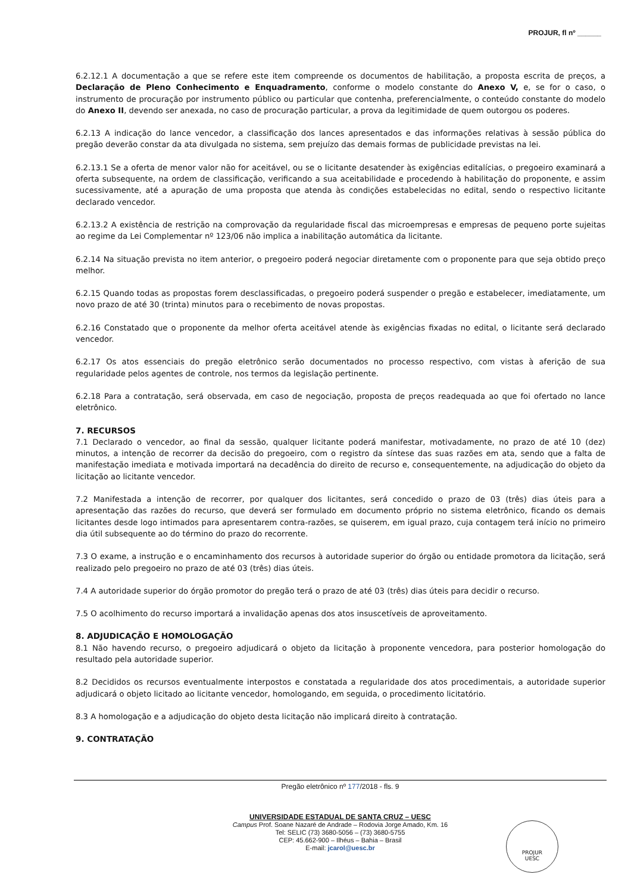PROJUR, fl nº ______
6.2.12.1 A documentação a que se refere este item compreende os documentos de habilitação, a proposta escrita de preços, a Declaração de Pleno Conhecimento e Enquadramento, conforme o modelo constante do Anexo V, e, se for o caso, o instrumento de procuração por instrumento público ou particular que contenha, preferencialmente, o conteúdo constante do modelo do Anexo II, devendo ser anexada, no caso de procuração particular, a prova da legitimidade de quem outorgou os poderes.
6.2.13 A indicação do lance vencedor, a classificação dos lances apresentados e das informações relativas à sessão pública do pregão deverão constar da ata divulgada no sistema, sem prejuízo das demais formas de publicidade previstas na lei.
6.2.13.1 Se a oferta de menor valor não for aceitável, ou se o licitante desatender às exigências editalícias, o pregoeiro examinará a oferta subsequente, na ordem de classificação, verificando a sua aceitabilidade e procedendo à habilitação do proponente, e assim sucessivamente, até a apuração de uma proposta que atenda às condições estabelecidas no edital, sendo o respectivo licitante declarado vencedor.
6.2.13.2 A existência de restrição na comprovação da regularidade fiscal das microempresas e empresas de pequeno porte sujeitas ao regime da Lei Complementar nº 123/06 não implica a inabilitação automática da licitante.
6.2.14 Na situação prevista no item anterior, o pregoeiro poderá negociar diretamente com o proponente para que seja obtido preço melhor.
6.2.15 Quando todas as propostas forem desclassificadas, o pregoeiro poderá suspender o pregão e estabelecer, imediatamente, um novo prazo de até 30 (trinta) minutos para o recebimento de novas propostas.
6.2.16 Constatado que o proponente da melhor oferta aceitável atende às exigências fixadas no edital, o licitante será declarado vencedor.
6.2.17 Os atos essenciais do pregão eletrônico serão documentados no processo respectivo, com vistas à aferição de sua regularidade pelos agentes de controle, nos termos da legislação pertinente.
6.2.18 Para a contratação, será observada, em caso de negociação, proposta de preços readequada ao que foi ofertado no lance eletrônico.
7. RECURSOS
7.1 Declarado o vencedor, ao final da sessão, qualquer licitante poderá manifestar, motivadamente, no prazo de até 10 (dez) minutos, a intenção de recorrer da decisão do pregoeiro, com o registro da síntese das suas razões em ata, sendo que a falta de manifestação imediata e motivada importará na decadência do direito de recurso e, consequentemente, na adjudicação do objeto da licitação ao licitante vencedor.
7.2 Manifestada a intenção de recorrer, por qualquer dos licitantes, será concedido o prazo de 03 (três) dias úteis para a apresentação das razões do recurso, que deverá ser formulado em documento próprio no sistema eletrônico, ficando os demais licitantes desde logo intimados para apresentarem contra-razões, se quiserem, em igual prazo, cuja contagem terá início no primeiro dia útil subsequente ao do término do prazo do recorrente.
7.3 O exame, a instrução e o encaminhamento dos recursos à autoridade superior do órgão ou entidade promotora da licitação, será realizado pelo pregoeiro no prazo de até 03 (três) dias úteis.
7.4 A autoridade superior do órgão promotor do pregão terá o prazo de até 03 (três) dias úteis para decidir o recurso.
7.5 O acolhimento do recurso importará a invalidação apenas dos atos insuscetíveis de aproveitamento.
8. ADJUDICAÇÃO E HOMOLOGAÇÃO
8.1 Não havendo recurso, o pregoeiro adjudicará o objeto da licitação à proponente vencedora, para posterior homologação do resultado pela autoridade superior.
8.2 Decididos os recursos eventualmente interpostos e constatada a regularidade dos atos procedimentais, a autoridade superior adjudicará o objeto licitado ao licitante vencedor, homologando, em seguida, o procedimento licitatório.
8.3 A homologação e a adjudicação do objeto desta licitação não implicará direito à contratação.
9. CONTRATAÇÃO
Pregão eletrônico nº 177/2018 - fls. 9
UNIVERSIDADE ESTADUAL DE SANTA CRUZ – UESC
Campus Prof. Soane Nazaré de Andrade – Rodovia Jorge Amado, Km. 16
Tel: SELIC (73) 3680-5056 – (73) 3680-5755
CEP: 45.662-900 – Ilhéus – Bahia – Brasil
E-mail: jcarol@uesc.br
PROJUR
UESC